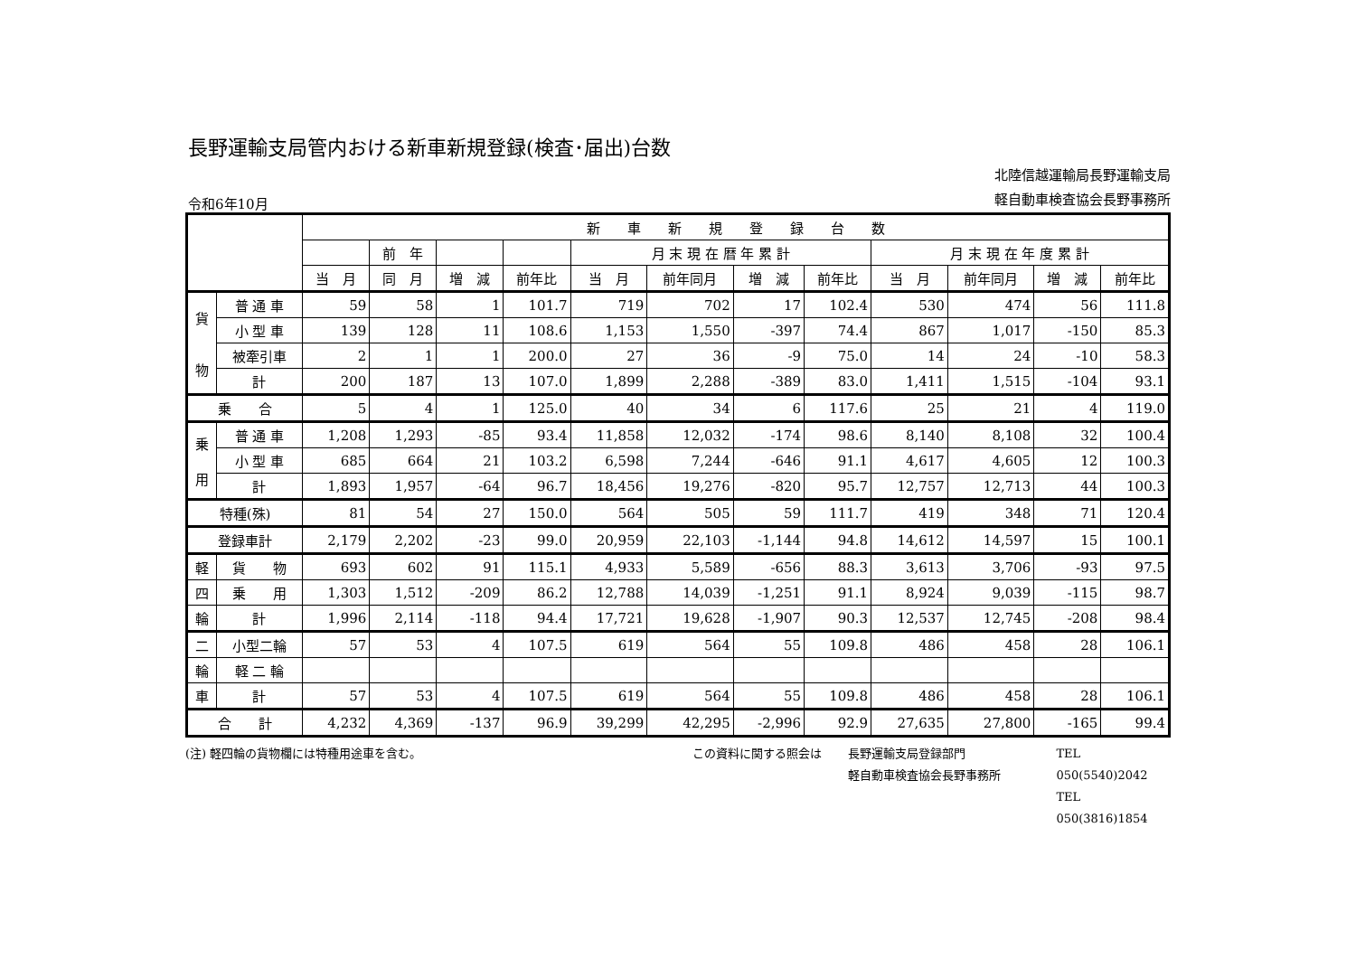長野運輸支局管内おける新車新規登録(検査･届出)台数
令和6年10月
北陸信越運輸局長野運輸支局
軽自動車検査協会長野事務所
| | | 新 車 新 規 登 録 台 数 | | | | | | | | | | | |
| --- | --- | --- | --- | --- | --- | --- | --- | --- | --- | --- | --- | --- | --- |
| | | | 前 年 | | | 月 末 現 在 暦 年 累 計 | | | | 月 末 現 在 年 度 累 計 | | | |
| | | 当 月 | 同 月 | 増 減 | 前年比 | 当 月 | 前年同月 | 増 減 | 前年比 | 当 月 | 前年同月 | 増 減 | 前年比 |
| 貨 物 | 普 通 車 | 59 | 58 | 1 | 101.7 | 719 | 702 | 17 | 102.4 | 530 | 474 | 56 | 111.8 |
| | 小 型 車 | 139 | 128 | 11 | 108.6 | 1,153 | 1,550 | -397 | 74.4 | 867 | 1,017 | -150 | 85.3 |
| | 被牽引車 | 2 | 1 | 1 | 200.0 | 27 | 36 | -9 | 75.0 | 14 | 24 | -10 | 58.3 |
| | 計 | 200 | 187 | 13 | 107.0 | 1,899 | 2,288 | -389 | 83.0 | 1,411 | 1,515 | -104 | 93.1 |
| 乗 合 | | 5 | 4 | 1 | 125.0 | 40 | 34 | 6 | 117.6 | 25 | 21 | 4 | 119.0 |
| 乗 用 | 普 通 車 | 1,208 | 1,293 | -85 | 93.4 | 11,858 | 12,032 | -174 | 98.6 | 8,140 | 8,108 | 32 | 100.4 |
| | 小 型 車 | 685 | 664 | 21 | 103.2 | 6,598 | 7,244 | -646 | 91.1 | 4,617 | 4,605 | 12 | 100.3 |
| | 計 | 1,893 | 1,957 | -64 | 96.7 | 18,456 | 19,276 | -820 | 95.7 | 12,757 | 12,713 | 44 | 100.3 |
| 特種(殊) | | 81 | 54 | 27 | 150.0 | 564 | 505 | 59 | 111.7 | 419 | 348 | 71 | 120.4 |
| 登録車計 | | 2,179 | 2,202 | -23 | 99.0 | 20,959 | 22,103 | -1,144 | 94.8 | 14,612 | 14,597 | 15 | 100.1 |
| 軽 | 貨 物 | 693 | 602 | 91 | 115.1 | 4,933 | 5,589 | -656 | 88.3 | 3,613 | 3,706 | -93 | 97.5 |
| 四 | 乗 用 | 1,303 | 1,512 | -209 | 86.2 | 12,788 | 14,039 | -1,251 | 91.1 | 8,924 | 9,039 | -115 | 98.7 |
| 輪 | 計 | 1,996 | 2,114 | -118 | 94.4 | 17,721 | 19,628 | -1,907 | 90.3 | 12,537 | 12,745 | -208 | 98.4 |
| 二 | 小型二輪 | 57 | 53 | 4 | 107.5 | 619 | 564 | 55 | 109.8 | 486 | 458 | 28 | 106.1 |
| 輪 | 軽 二 輪 | | | | | | | | | | | | |
| 車 | 計 | 57 | 53 | 4 | 107.5 | 619 | 564 | 55 | 109.8 | 486 | 458 | 28 | 106.1 |
| 合 計 | | 4,232 | 4,369 | -137 | 96.9 | 39,299 | 42,295 | -2,996 | 92.9 | 27,635 | 27,800 | -165 | 99.4 |
(注) 軽四輪の貨物欄には特種用途車を含む。 この資料に関する照会は 長野運輸支局登録部門
軽自動車検査協会長野事務所
TEL 050(5540)2042
TEL 050(3816)1854